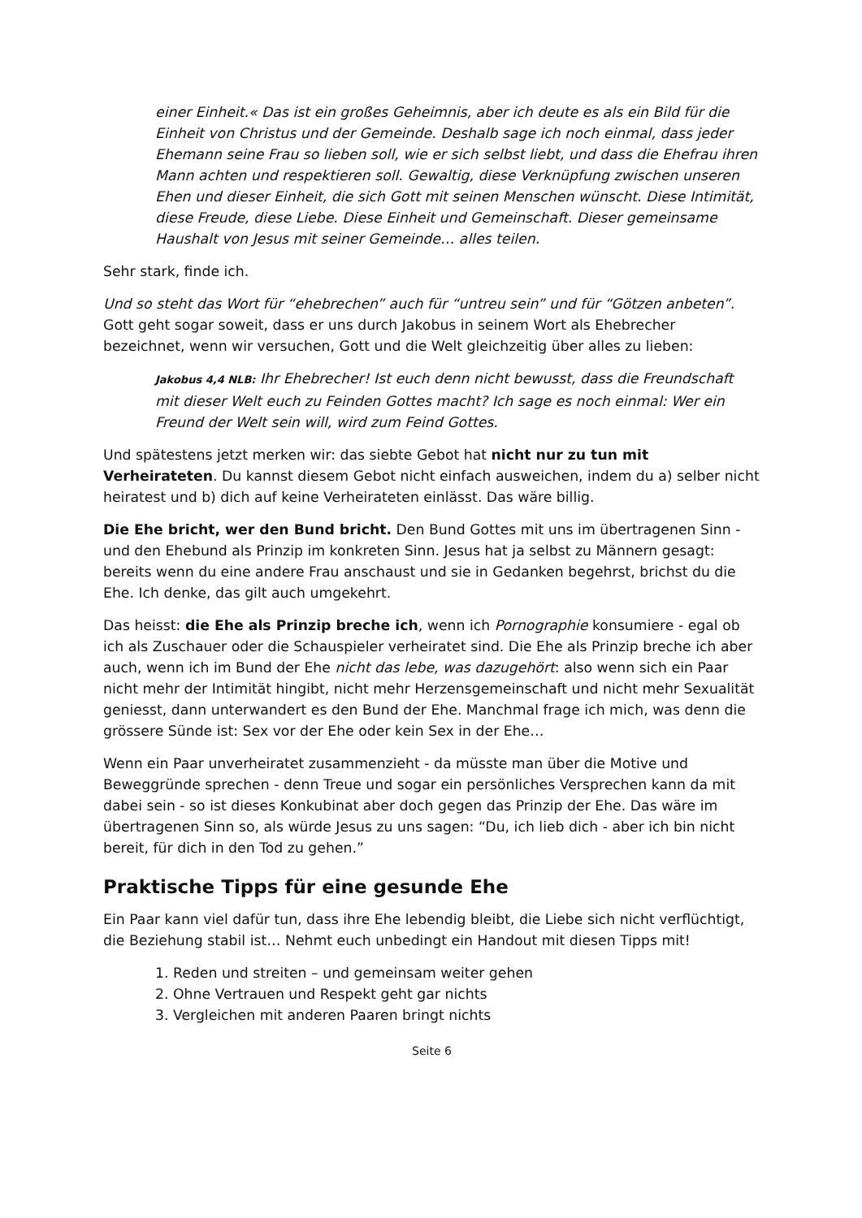einer Einheit.« Das ist ein großes Geheimnis, aber ich deute es als ein Bild für die Einheit von Christus und der Gemeinde. Deshalb sage ich noch einmal, dass jeder Ehemann seine Frau so lieben soll, wie er sich selbst liebt, und dass die Ehefrau ihren Mann achten und respektieren soll. Gewaltig, diese Verknüpfung zwischen unseren Ehen und dieser Einheit, die sich Gott mit seinen Menschen wünscht. Diese Intimität, diese Freude, diese Liebe. Diese Einheit und Gemeinschaft. Dieser gemeinsame Haushalt von Jesus mit seiner Gemeinde… alles teilen.
Sehr stark, finde ich.
Und so steht das Wort für “ehebrechen” auch für “untreu sein” und für “Götzen anbeten”. Gott geht sogar soweit, dass er uns durch Jakobus in seinem Wort als Ehebrecher bezeichnet, wenn wir versuchen, Gott und die Welt gleichzeitig über alles zu lieben:
Jakobus 4,4 NLB: Ihr Ehebrecher! Ist euch denn nicht bewusst, dass die Freundschaft mit dieser Welt euch zu Feinden Gottes macht? Ich sage es noch einmal: Wer ein Freund der Welt sein will, wird zum Feind Gottes.
Und spätestens jetzt merken wir: das siebte Gebot hat nicht nur zu tun mit Verheirateten. Du kannst diesem Gebot nicht einfach ausweichen, indem du a) selber nicht heiratest und b) dich auf keine Verheirateten einlässt. Das wäre billig.
Die Ehe bricht, wer den Bund bricht. Den Bund Gottes mit uns im übertragenen Sinn - und den Ehebund als Prinzip im konkreten Sinn. Jesus hat ja selbst zu Männern gesagt: bereits wenn du eine andere Frau anschaust und sie in Gedanken begehrst, brichst du die Ehe. Ich denke, das gilt auch umgekehrt.
Das heisst: die Ehe als Prinzip breche ich, wenn ich Pornographie konsumiere - egal ob ich als Zuschauer oder die Schauspieler verheiratet sind. Die Ehe als Prinzip breche ich aber auch, wenn ich im Bund der Ehe nicht das lebe, was dazugehört: also wenn sich ein Paar nicht mehr der Intimität hingibt, nicht mehr Herzensgemeinschaft und nicht mehr Sexualität geniesst, dann unterwandert es den Bund der Ehe. Manchmal frage ich mich, was denn die grössere Sünde ist: Sex vor der Ehe oder kein Sex in der Ehe…
Wenn ein Paar unverheiratet zusammenzieht - da müsste man über die Motive und Beweggründe sprechen - denn Treue und sogar ein persönliches Versprechen kann da mit dabei sein - so ist dieses Konkubinat aber doch gegen das Prinzip der Ehe. Das wäre im übertragenen Sinn so, als würde Jesus zu uns sagen: “Du, ich lieb dich - aber ich bin nicht bereit, für dich in den Tod zu gehen.”
Praktische Tipps für eine gesunde Ehe
Ein Paar kann viel dafür tun, dass ihre Ehe lebendig bleibt, die Liebe sich nicht verflüchtigt, die Beziehung stabil ist… Nehmt euch unbedingt ein Handout mit diesen Tipps mit!
1. Reden und streiten – und gemeinsam weiter gehen
2. Ohne Vertrauen und Respekt geht gar nichts
3. Vergleichen mit anderen Paaren bringt nichts
Seite 6